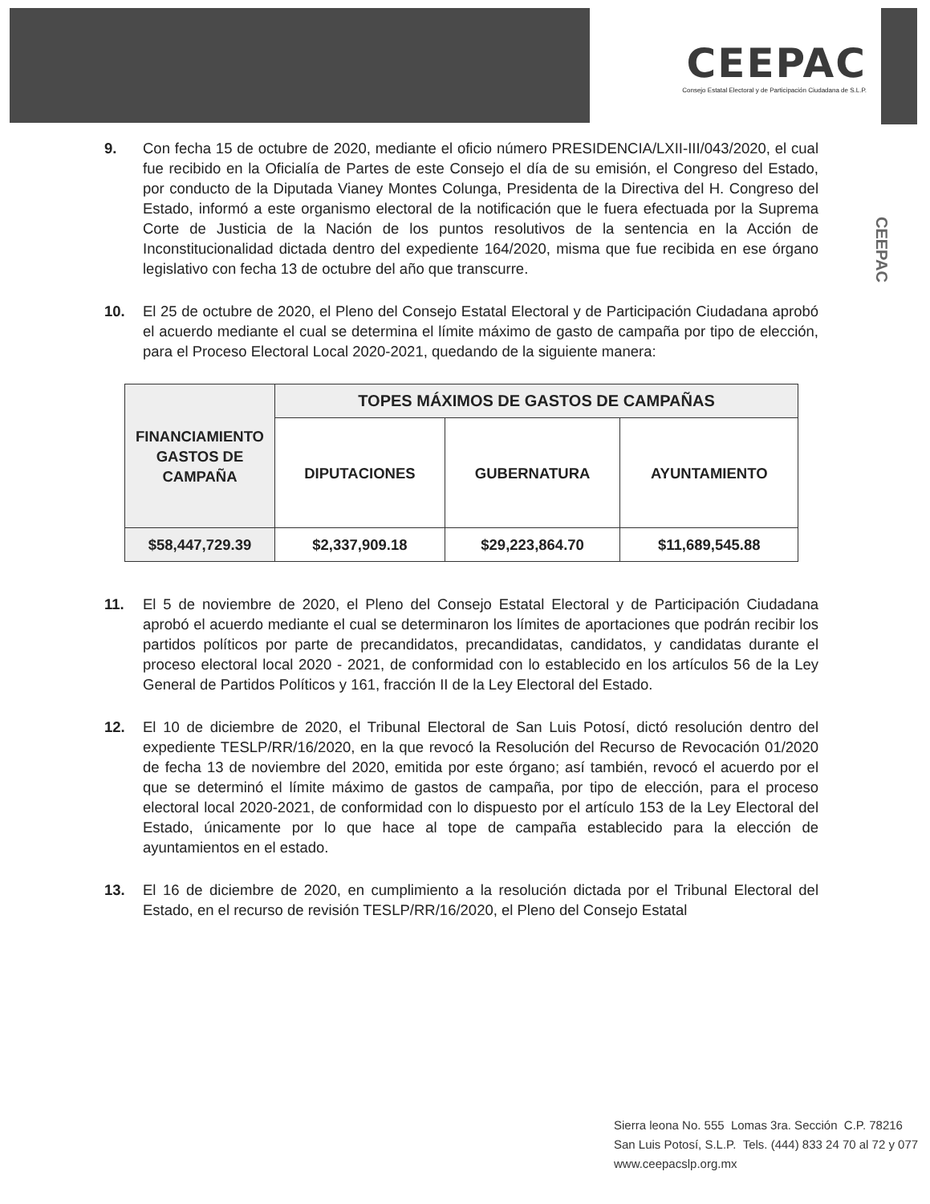CEEPAC
Consejo Estatal Electoral y de Participación Ciudadana de S.L.P.
CEEPAC
9. Con fecha 15 de octubre de 2020, mediante el oficio número PRESIDENCIA/LXII-III/043/2020, el cual fue recibido en la Oficialía de Partes de este Consejo el día de su emisión, el Congreso del Estado, por conducto de la Diputada Vianey Montes Colunga, Presidenta de la Directiva del H. Congreso del Estado, informó a este organismo electoral de la notificación que le fuera efectuada por la Suprema Corte de Justicia de la Nación de los puntos resolutivos de la sentencia en la Acción de Inconstitucionalidad dictada dentro del expediente 164/2020, misma que fue recibida en ese órgano legislativo con fecha 13 de octubre del año que transcurre.
10. El 25 de octubre de 2020, el Pleno del Consejo Estatal Electoral y de Participación Ciudadana aprobó el acuerdo mediante el cual se determina el límite máximo de gasto de campaña por tipo de elección, para el Proceso Electoral Local 2020-2021, quedando de la siguiente manera:
| FINANCIAMIENTO GASTOS DE CAMPAÑA | TOPES MÁXIMOS DE GASTOS DE CAMPAÑAS | | |
| --- | --- | --- | --- |
| | DIPUTACIONES | GUBERNATURA | AYUNTAMIENTO |
| $58,447,729.39 | $2,337,909.18 | $29,223,864.70 | $11,689,545.88 |
11. El 5 de noviembre de 2020, el Pleno del Consejo Estatal Electoral y de Participación Ciudadana aprobó el acuerdo mediante el cual se determinaron los límites de aportaciones que podrán recibir los partidos políticos por parte de precandidatos, precandidatas, candidatos, y candidatas durante el proceso electoral local 2020 - 2021, de conformidad con lo establecido en los artículos 56 de la Ley General de Partidos Políticos y 161, fracción II de la Ley Electoral del Estado.
12. El 10 de diciembre de 2020, el Tribunal Electoral de San Luis Potosí, dictó resolución dentro del expediente TESLP/RR/16/2020, en la que revocó la Resolución del Recurso de Revocación 01/2020 de fecha 13 de noviembre del 2020, emitida por este órgano; así también, revocó el acuerdo por el que se determinó el límite máximo de gastos de campaña, por tipo de elección, para el proceso electoral local 2020-2021, de conformidad con lo dispuesto por el artículo 153 de la Ley Electoral del Estado, únicamente por lo que hace al tope de campaña establecido para la elección de ayuntamientos en el estado.
13. El 16 de diciembre de 2020, en cumplimiento a la resolución dictada por el Tribunal Electoral del Estado, en el recurso de revisión TESLP/RR/16/2020, el Pleno del Consejo Estatal
Sierra leona No. 555 Lomas 3ra. Sección C.P. 78216
San Luis Potosí, S.L.P. Tels. (444) 833 24 70 al 72 y 077
www.ceepacslp.org.mx